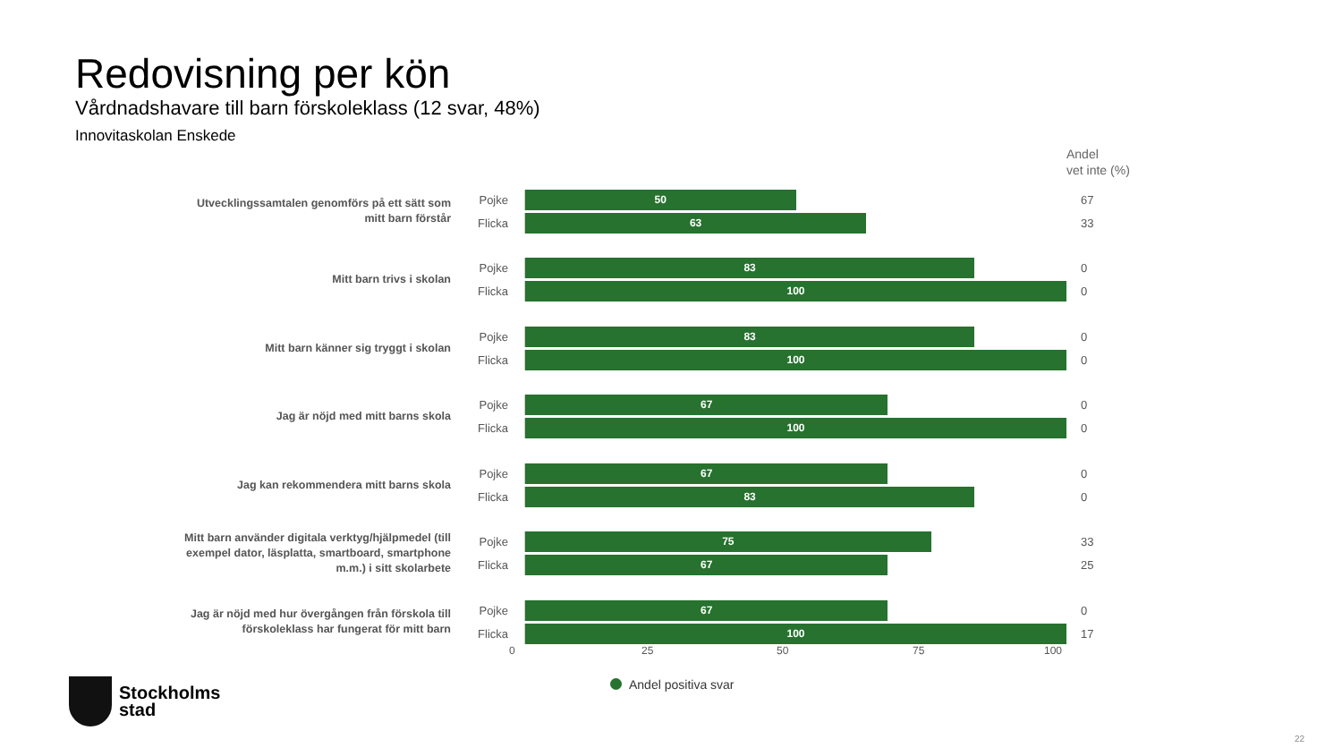Redovisning per kön
Vårdnadshavare till barn förskoleklass (12 svar, 48%)
Innovitaskolan Enskede
Andel
vet inte (%)
Utvecklingssamtalen genomförs på ett sätt som mitt barn förstår
Pojke
50
67
Flicka
63
33
Mitt barn trivs i skolan
Pojke
83
0
Flicka
100
0
Mitt barn känner sig tryggt i skolan
Pojke
83
0
Flicka
100
0
Jag är nöjd med mitt barns skola
Pojke
67
0
Flicka
100
0
Jag kan rekommendera mitt barns skola
Pojke
67
0
Flicka
83
0
Mitt barn använder digitala verktyg/hjälpmedel (till exempel dator, läsplatta, smartboard, smartphone m.m.) i sitt skolarbete
Pojke
75
33
Flicka
67
25
Jag är nöjd med hur övergången från förskola till förskoleklass har fungerat för mitt barn
Pojke
67
0
Flicka
100
17
0 25 50 75 100
Andel positiva svar
Stockholms
stad
22